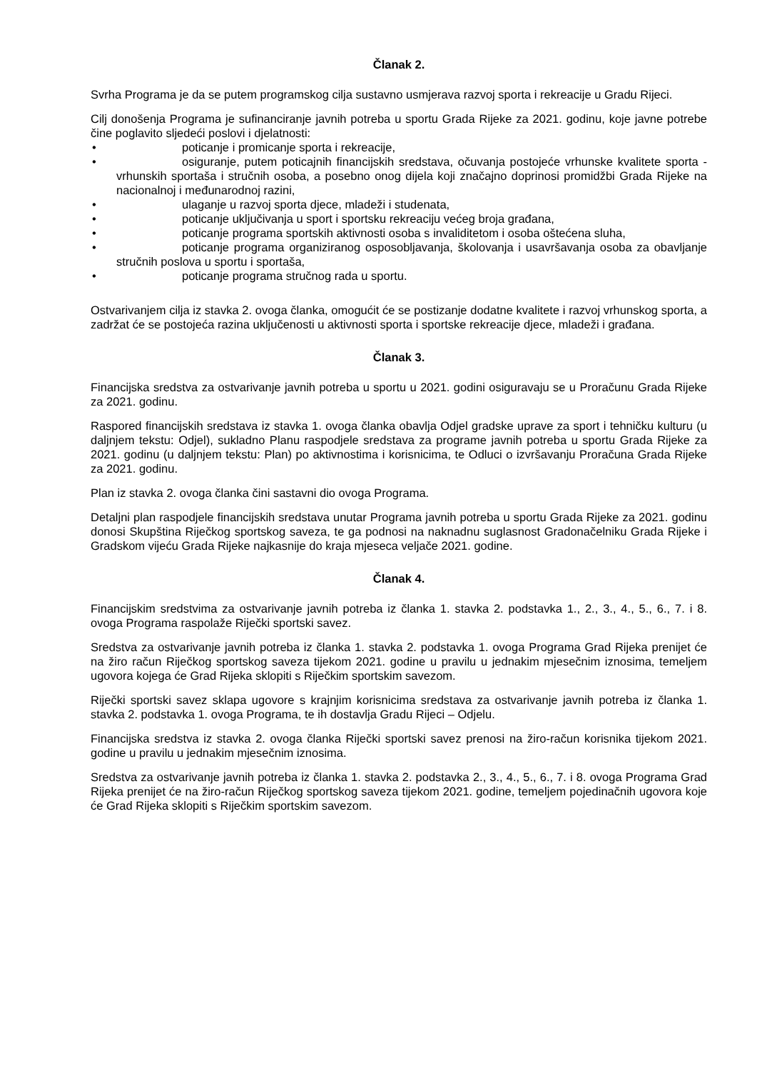Članak 2.
Svrha Programa je da se putem programskog cilja sustavno usmjerava razvoj sporta i rekreacije u Gradu Rijeci.
Cilj donošenja Programa je sufinanciranje javnih potreba u sportu Grada Rijeke za 2021. godinu, koje javne potrebe čine poglavito sljedeći poslovi i djelatnosti:
• poticanje i promicanje sporta i rekreacije,
• osiguranje, putem poticajnih financijskih sredstava, očuvanja postojeće vrhunske kvalitete sporta - vrhunskih sportaša i stručnih osoba, a posebno onog dijela koji značajno doprinosi promidžbi Grada Rijeke na nacionalnoj i međunarodnoj razini,
• ulaganje u razvoj sporta djece, mladeži i studenata,
• poticanje uključivanja u sport i sportsku rekreaciju većeg broja građana,
• poticanje programa sportskih aktivnosti osoba s invaliditetom i osoba oštećena sluha,
• poticanje programa organiziranog osposobljavanja, školovanja i usavršavanja osoba za obavljanje stručnih poslova u sportu i sportaša,
• poticanje programa stručnog rada u sportu.
Ostvarivanjem cilja iz stavka 2. ovoga članka, omogućit će se postizanje dodatne kvalitete i razvoj vrhunskog sporta, a zadržat će se postojeća razina uključenosti u aktivnosti sporta i sportske rekreacije djece, mladeži i građana.
Članak 3.
Financijska sredstva za ostvarivanje javnih potreba u sportu u 2021. godini osiguravaju se u Proračunu Grada Rijeke za 2021. godinu.
Raspored financijskih sredstava iz stavka 1. ovoga članka obavlja Odjel gradske uprave za sport i tehničku kulturu (u daljnjem tekstu: Odjel), sukladno Planu raspodjele sredstava za programe javnih potreba u sportu Grada Rijeke za 2021. godinu (u daljnjem tekstu: Plan) po aktivnostima i korisnicima, te Odluci o izvršavanju Proračuna Grada Rijeke za 2021. godinu.
Plan iz stavka 2. ovoga članka čini sastavni dio ovoga Programa.
Detaljni plan raspodjele financijskih sredstava unutar Programa javnih potreba u sportu Grada Rijeke za 2021. godinu donosi Skupština Riječkog sportskog saveza, te ga podnosi na naknadnu suglasnost Gradonačelniku Grada Rijeke i Gradskom vijeću Grada Rijeke najkasnije do kraja mjeseca veljače 2021. godine.
Članak 4.
Financijskim sredstvima za ostvarivanje javnih potreba iz članka 1. stavka 2. podstavka 1., 2., 3., 4., 5., 6., 7. i 8. ovoga Programa raspolaže Riječki sportski savez.
Sredstva za ostvarivanje javnih potreba iz članka 1. stavka 2. podstavka 1. ovoga Programa Grad Rijeka prenijet će na žiro račun Riječkog sportskog saveza tijekom 2021. godine u pravilu u jednakim mjesečnim iznosima, temeljem ugovora kojega će Grad Rijeka sklopiti s Riječkim sportskim savezom.
Riječki sportski savez sklapa ugovore s krajnjim korisnicima sredstava za ostvarivanje javnih potreba iz članka 1. stavka 2. podstavka 1. ovoga Programa, te ih dostavlja Gradu Rijeci – Odjelu.
Financijska sredstva iz stavka 2. ovoga članka Riječki sportski savez prenosi na žiro-račun korisnika tijekom 2021. godine u pravilu u jednakim mjesečnim iznosima.
Sredstva za ostvarivanje javnih potreba iz članka 1. stavka 2. podstavka 2., 3., 4., 5., 6., 7. i 8. ovoga Programa Grad Rijeka prenijet će na žiro-račun Riječkog sportskog saveza tijekom 2021. godine, temeljem pojedinačnih ugovora koje će Grad Rijeka sklopiti s Riječkim sportskim savezom.